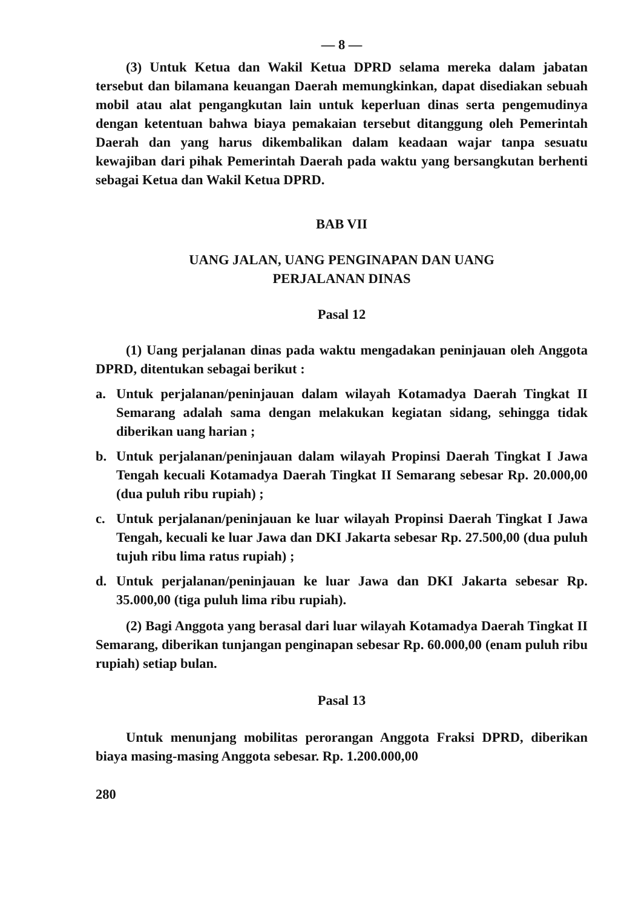— 8 —
(3) Untuk Ketua dan Wakil Ketua DPRD selama mereka dalam jabatan tersebut dan bilamana keuangan Daerah memungkinkan, dapat disediakan sebuah mobil atau alat pengangkutan lain untuk keperluan dinas serta pengemudinya dengan ketentuan bahwa biaya pemakaian tersebut ditanggung oleh Pemerintah Daerah dan yang harus dikembalikan dalam keadaan wajar tanpa sesuatu kewajiban dari pihak Pemerintah Daerah pada waktu yang bersangkutan berhenti sebagai Ketua dan Wakil Ketua DPRD.
BAB VII
UANG JALAN, UANG PENGINAPAN DAN UANG
PERJALANAN DINAS
Pasal 12
(1) Uang perjalanan dinas pada waktu mengadakan peninjauan oleh Anggota DPRD, ditentukan sebagai berikut :
a. Untuk perjalanan/peninjauan dalam wilayah Kotamadya Daerah Tingkat II Semarang adalah sama dengan melakukan kegiatan sidang, sehingga tidak diberikan uang harian ;
b. Untuk perjalanan/peninjauan dalam wilayah Propinsi Daerah Tingkat I Jawa Tengah kecuali Kotamadya Daerah Tingkat II Semarang sebesar Rp. 20.000,00 (dua puluh ribu rupiah) ;
c. Untuk perjalanan/peninjauan ke luar wilayah Propinsi Daerah Tingkat I Jawa Tengah, kecuali ke luar Jawa dan DKI Jakarta sebesar Rp. 27.500,00 (dua puluh tujuh ribu lima ratus rupiah) ;
d. Untuk perjalanan/peninjauan ke luar Jawa dan DKI Jakarta sebesar Rp. 35.000,00 (tiga puluh lima ribu rupiah).
(2) Bagi Anggota yang berasal dari luar wilayah Kotamadya Daerah Tingkat II Semarang, diberikan tunjangan penginapan sebesar Rp. 60.000,00 (enam puluh ribu rupiah) setiap bulan.
Pasal 13
Untuk menunjang mobilitas perorangan Anggota Fraksi DPRD, diberikan biaya masing-masing Anggota sebesar. Rp. 1.200.000,00
280